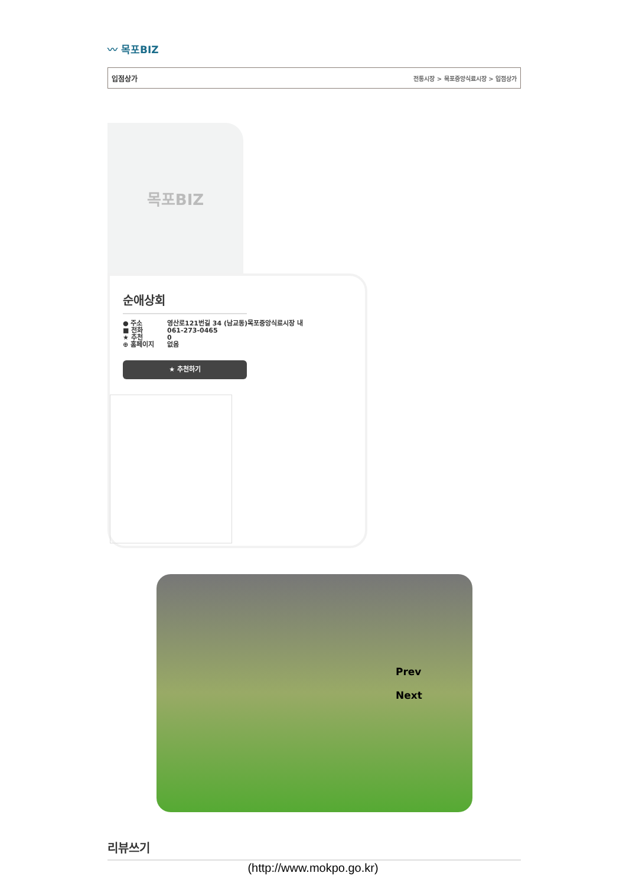〰 목포BIZ
입점상가 전통시장 > 목포중앙식료시장 > 입점상가
목포BIZ
순애상회
● 주소 영산로121번길 34 (남교동)목포중앙식료시장 내
■ 전화 061-273-0465
★ 추천 0
⊕ 홈페이지 없음
★ 추천하기
Prev
Next
리뷰쓰기
(http://www.mokpo.go.kr)